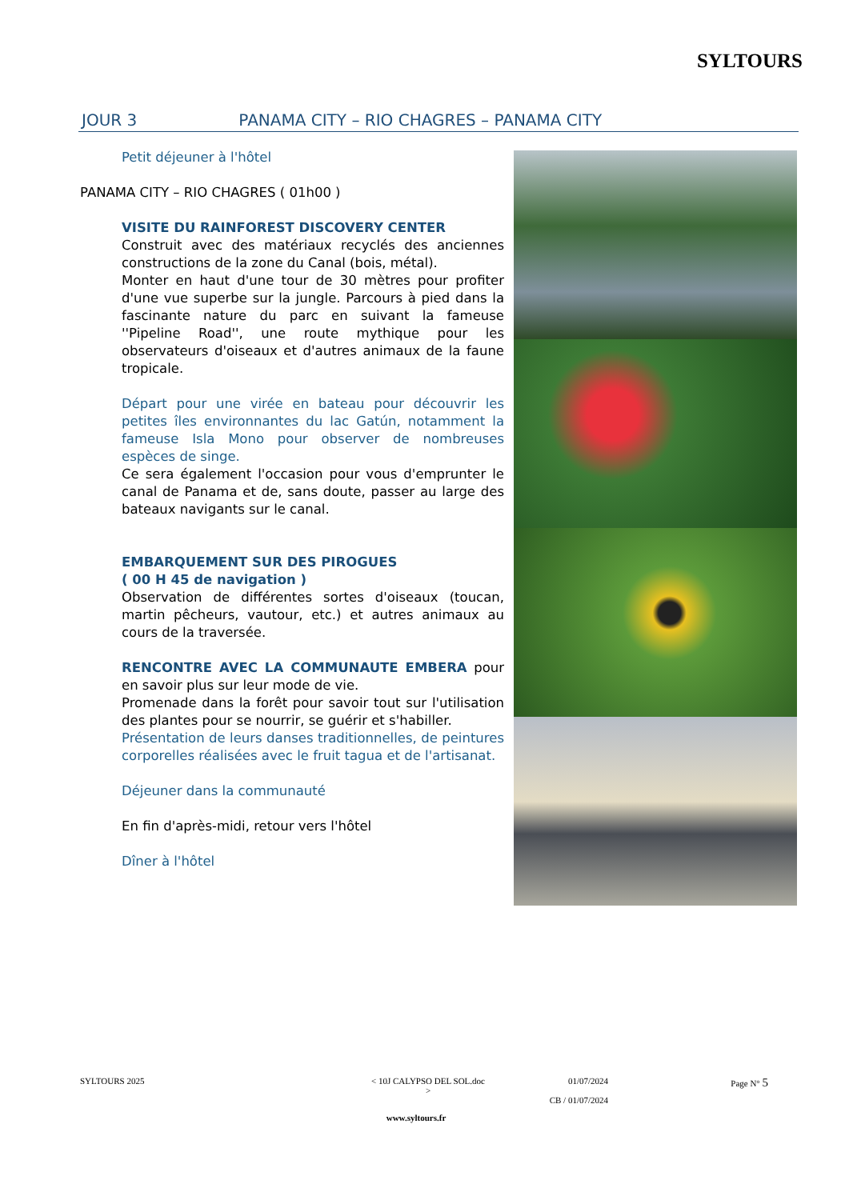SYLTOURS
JOUR 3 PANAMA CITY – RIO CHAGRES – PANAMA CITY
Petit déjeuner à l'hôtel
PANAMA CITY – RIO CHAGRES ( 01h00 )
VISITE DU RAINFOREST DISCOVERY CENTER
Construit avec des matériaux recyclés des anciennes constructions de la zone du Canal (bois, métal).
Monter en haut d'une tour de 30 mètres pour profiter d'une vue superbe sur la jungle. Parcours à pied dans la fascinante nature du parc en suivant la fameuse ''Pipeline Road'', une route mythique pour les observateurs d'oiseaux et d'autres animaux de la faune tropicale.
Départ pour une virée en bateau pour découvrir les petites îles environnantes du lac Gatún, notamment la fameuse Isla Mono pour observer de nombreuses espèces de singe.
Ce sera également l'occasion pour vous d'emprunter le canal de Panama et de, sans doute, passer au large des bateaux navigants sur le canal.
EMBARQUEMENT SUR DES PIROGUES
( 00 H 45 de navigation )
Observation de différentes sortes d'oiseaux (toucan, martin pêcheurs, vautour, etc.) et autres animaux au cours de la traversée.
RENCONTRE AVEC LA COMMUNAUTE EMBERA pour en savoir plus sur leur mode de vie.
Promenade dans la forêt pour savoir tout sur l'utilisation des plantes pour se nourrir, se guérir et s'habiller.
Présentation de leurs danses traditionnelles, de peintures corporelles réalisées avec le fruit tagua et de l'artisanat.
Déjeuner dans la communauté
En fin d'après-midi, retour vers l'hôtel
Dîner à l'hôtel
SYLTOURS 2025 < 10J CALYPSO DEL SOL.doc > 01/07/2024
CB / 01/07/2024 Page N° 5
www.syltours.fr